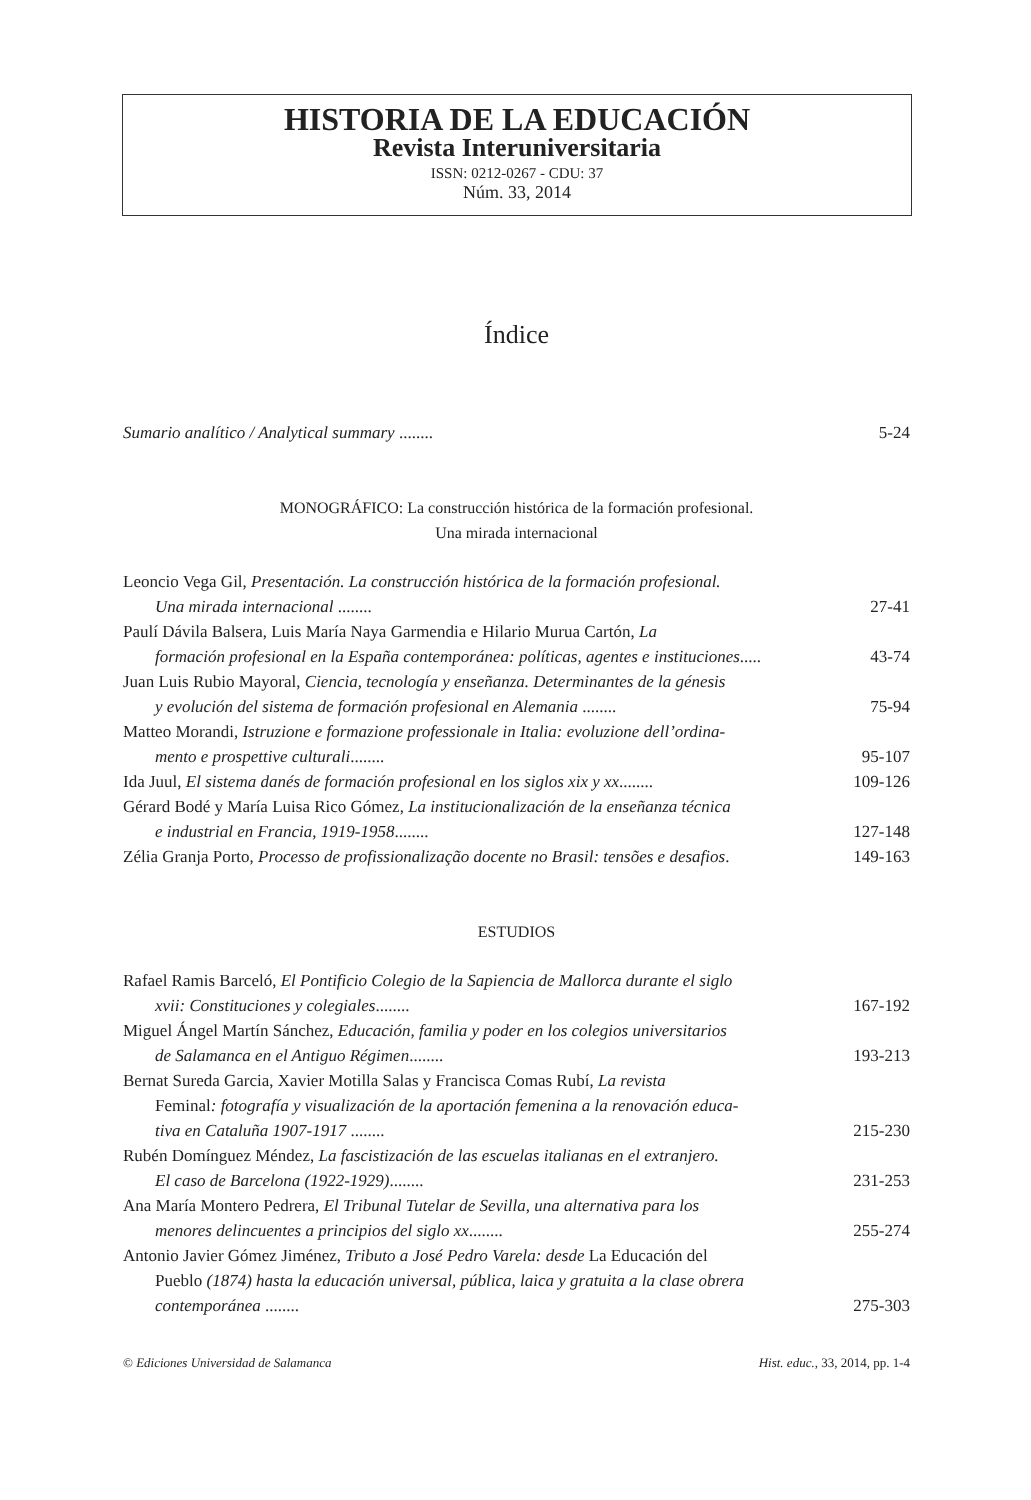HISTORIA DE LA EDUCACIÓN
Revista Interuniversitaria
ISSN: 0212-0267 - CDU: 37
Núm. 33, 2014
Índice
Sumario analítico / Analytical summary ........
5-24
MONOGRÁFICO: La construcción histórica de la formación profesional.
Una mirada internacional
Leoncio Vega Gil, Presentación. La construcción histórica de la formación profesional.
Una mirada internacional ........
27-41
Paulí Dávila Balsera, Luis María Naya Garmendia e Hilario Murua Cartón, La
formación profesional en la España contemporánea: políticas, agentes e instituciones.....
43-74
Juan Luis Rubio Mayoral, Ciencia, tecnología y enseñanza. Determinantes de la génesis
y evolución del sistema de formación profesional en Alemania ........
75-94
Matteo Morandi, Istruzione e formazione professionale in Italia: evoluzione dell’ordina-
mento e prospettive culturali........
95-107
Ida Juul, El sistema danés de formación profesional en los siglos xix y xx........
109-126
Gérard Bodé y María Luisa Rico Gómez, La institucionalización de la enseñanza técnica
e industrial en Francia, 1919-1958........
127-148
Zélia Granja Porto, Processo de profissionalização docente no Brasil: tensões e desafios.
149-163
ESTUDIOS
Rafael Ramis Barceló, El Pontificio Colegio de la Sapiencia de Mallorca durante el siglo
xvii: Constituciones y colegiales........
167-192
Miguel Ángel Martín Sánchez, Educación, familia y poder en los colegios universitarios
de Salamanca en el Antiguo Régimen........
193-213
Bernat Sureda Garcia, Xavier Motilla Salas y Francisca Comas Rubí, La revista
Feminal: fotografía y visualización de la aportación femenina a la renovación educa-
tiva en Cataluña 1907-1917 ........
215-230
Rubén Domínguez Méndez, La fascistización de las escuelas italianas en el extranjero.
El caso de Barcelona (1922-1929)........
231-253
Ana María Montero Pedrera, El Tribunal Tutelar de Sevilla, una alternativa para los
menores delincuentes a principios del siglo xx........
255-274
Antonio Javier Gómez Jiménez, Tributo a José Pedro Varela: desde La Educación del
Pueblo (1874) hasta la educación universal, pública, laica y gratuita a la clase obrera
contemporánea ........
275-303
© Ediciones Universidad de Salamanca Hist. educ., 33, 2014, pp. 1-4